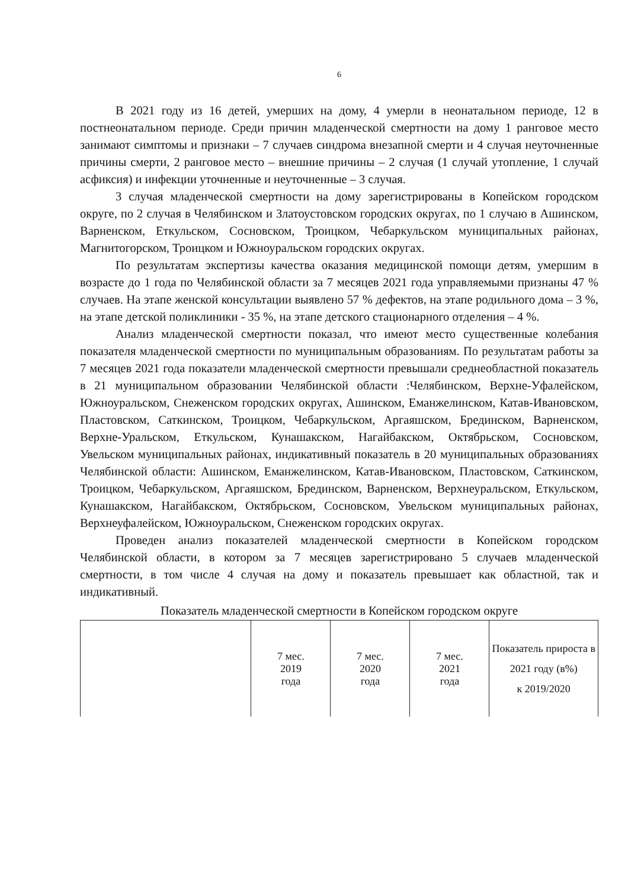6
В 2021 году из 16 детей, умерших на дому, 4 умерли в неонатальном периоде, 12 в постнеонатальном периоде. Среди причин младенческой смертности на дому 1 ранговое место занимают симптомы и признаки – 7 случаев синдрома внезапной смерти и 4 случая неуточненные причины смерти, 2 ранговое место – внешние причины – 2 случая (1 случай утопление, 1 случай асфиксия) и инфекции уточненные и неуточненные – 3 случая.
3 случая младенческой смертности на дому зарегистрированы в Копейском городском округе, по 2 случая в Челябинском и Златоустовском городских округах, по 1 случаю в Ашинском, Варненском, Еткульском, Сосновском, Троицком, Чебаркульском муниципальных районах, Магнитогорском, Троицком и Южноуральском городских округах.
По результатам экспертизы качества оказания медицинской помощи детям, умершим в возрасте до 1 года по Челябинской области за 7 месяцев 2021 года управляемыми признаны 47 % случаев. На этапе женской консультации выявлено 57 % дефектов, на этапе родильного дома – 3 %, на этапе детской поликлиники - 35 %, на этапе детского стационарного отделения – 4 %.
Анализ младенческой смертности показал, что имеют место существенные колебания показателя младенческой смертности по муниципальным образованиям. По результатам работы за 7 месяцев 2021 года показатели младенческой смертности превышали среднеобластной показатель в 21 муниципальном образовании Челябинской области :Челябинском, Верхне-Уфалейском, Южноуральском, Снеженском городских округах, Ашинском, Еманжелинском, Катав-Ивановском, Пластовском, Саткинском, Троицком, Чебаркульском, Аргаяшском, Брединском, Варненском, Верхне-Уральском, Еткульском, Кунашакском, Нагайбакском, Октябрьском, Сосновском, Увельском муниципальных районах, индикативный показатель в 20 муниципальных образованиях Челябинской области: Ашинском, Еманжелинском, Катав-Ивановском, Пластовском, Саткинском, Троицком, Чебаркульском, Аргаяшском, Брединском, Варненском, Верхнеуральском, Еткульском, Кунашакском, Нагайбакском, Октябрьском, Сосновском, Увельском муниципальных районах, Верхнеуфалейском, Южноуральском, Снеженском городских округах.
Проведен анализ показателей младенческой смертности в Копейском городском Челябинской области, в котором за 7 месяцев зарегистрировано 5 случаев младенческой смертности, в том числе 4 случая на дому и показатель превышает как областной, так и индикативный.
Показатель младенческой смертности в Копейском городском округе
| | 7 мес. 2019 года | 7 мес. 2020 года | 7 мес. 2021 года | Показатель прироста в 2021 году (в%) к 2019/2020 |
| --- | --- | --- | --- | --- |